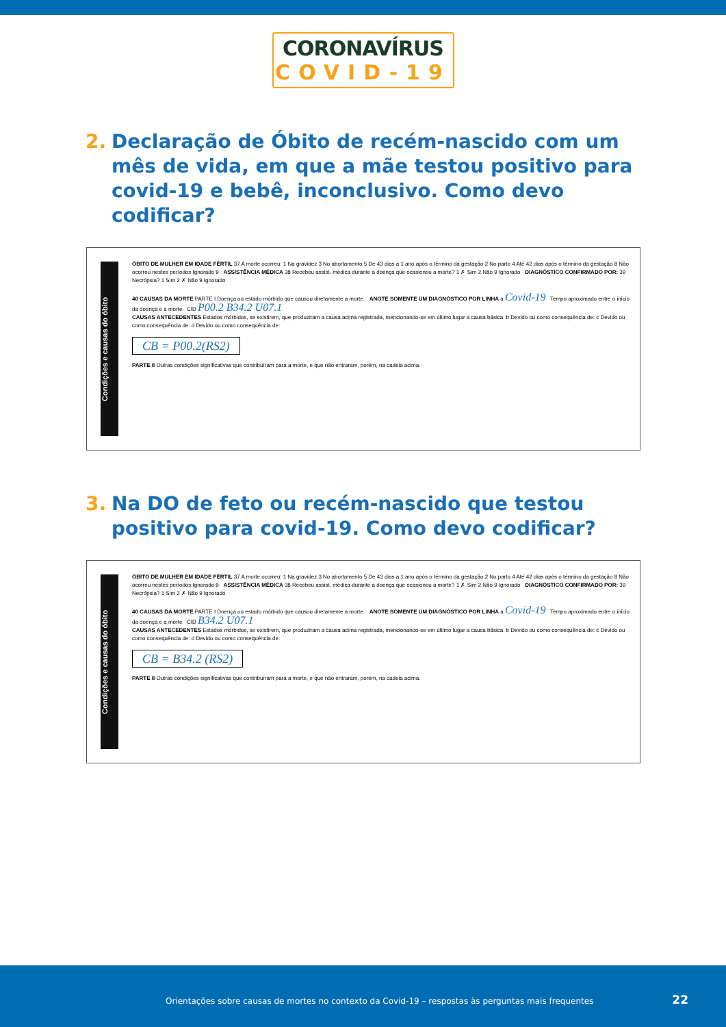CORONAVÍRUS
COVID-19
2. Declaração de Óbito de recém-nascido com um mês de vida, em que a mãe testou positivo para covid-19 e bebê, inconclusivo. Como devo codificar?
Condições e causas do óbito
ÓBITO DE MULHER EM IDADE FÉRTIL 37 A morte ocorreu: 1 Na gravidez 3 No abortamento 5 De 43 dias a 1 ano após o término da gestação 2 No parto 4 Até 42 dias após o término da gestação 8 Não ocorreu nestes períodos Ignorado 9 ASSISTÊNCIA MÉDICA 38 Recebeu assist. médica durante a doença que ocasionou a morte? 1 ✗ Sim 2 Não 9 Ignorado DIAGNÓSTICO CONFIRMADO POR: 39 Necrópsia? 1 Sim 2 ✗ Não 9 Ignorado
40 CAUSAS DA MORTE PARTE I Doença ou estado mórbido que causou diretamente a morte. ANOTE SOMENTE UM DIAGNÓSTICO POR LINHA a Covid-19 Tempo aproximado entre o início da doença e a morte CID P00.2 B34.2 U07.1
CAUSAS ANTECEDENTES Estados mórbidos, se existirem, que produziram a causa acima registrada, mencionando-se em último lugar a causa básica. b Devido ou como consequência de: c Devido ou como consequência de: d Devido ou como consequência de:
CB = P00.2(RS2)
PARTE II Outras condições significativas que contribuíram para a morte, e que não entraram, porém, na cadeia acima.
3. Na DO de feto ou recém-nascido que testou positivo para covid-19. Como devo codificar?
Condições e causas do óbito
ÓBITO DE MULHER EM IDADE FÉRTIL 37 A morte ocorreu: 1 Na gravidez 3 No abortamento 5 De 43 dias a 1 ano após o término da gestação 2 No parto 4 Até 42 dias após o término da gestação 8 Não ocorreu nestes períodos Ignorado 9 ASSISTÊNCIA MÉDICA 38 Recebeu assist. médica durante a doença que ocasionou a morte? 1 ✗ Sim 2 Não 9 Ignorado DIAGNÓSTICO CONFIRMADO POR: 39 Necrópsia? 1 Sim 2 ✗ Não 9 Ignorado
40 CAUSAS DA MORTE PARTE I Doença ou estado mórbido que causou diretamente a morte. ANOTE SOMENTE UM DIAGNÓSTICO POR LINHA a Covid-19 Tempo aproximado entre o início da doença e a morte CID B34.2 U07.1
CAUSAS ANTECEDENTES Estados mórbidos, se existirem, que produziram a causa acima registrada, mencionando-se em último lugar a causa básica. b Devido ou como consequência de: c Devido ou como consequência de: d Devido ou como consequência de:
CB = B34.2 (RS2)
PARTE II Outras condições significativas que contribuíram para a morte, e que não entraram, porém, na cadeia acima.
Orientações sobre causas de mortes no contexto da Covid-19 – respostas às perguntas mais frequentes
22